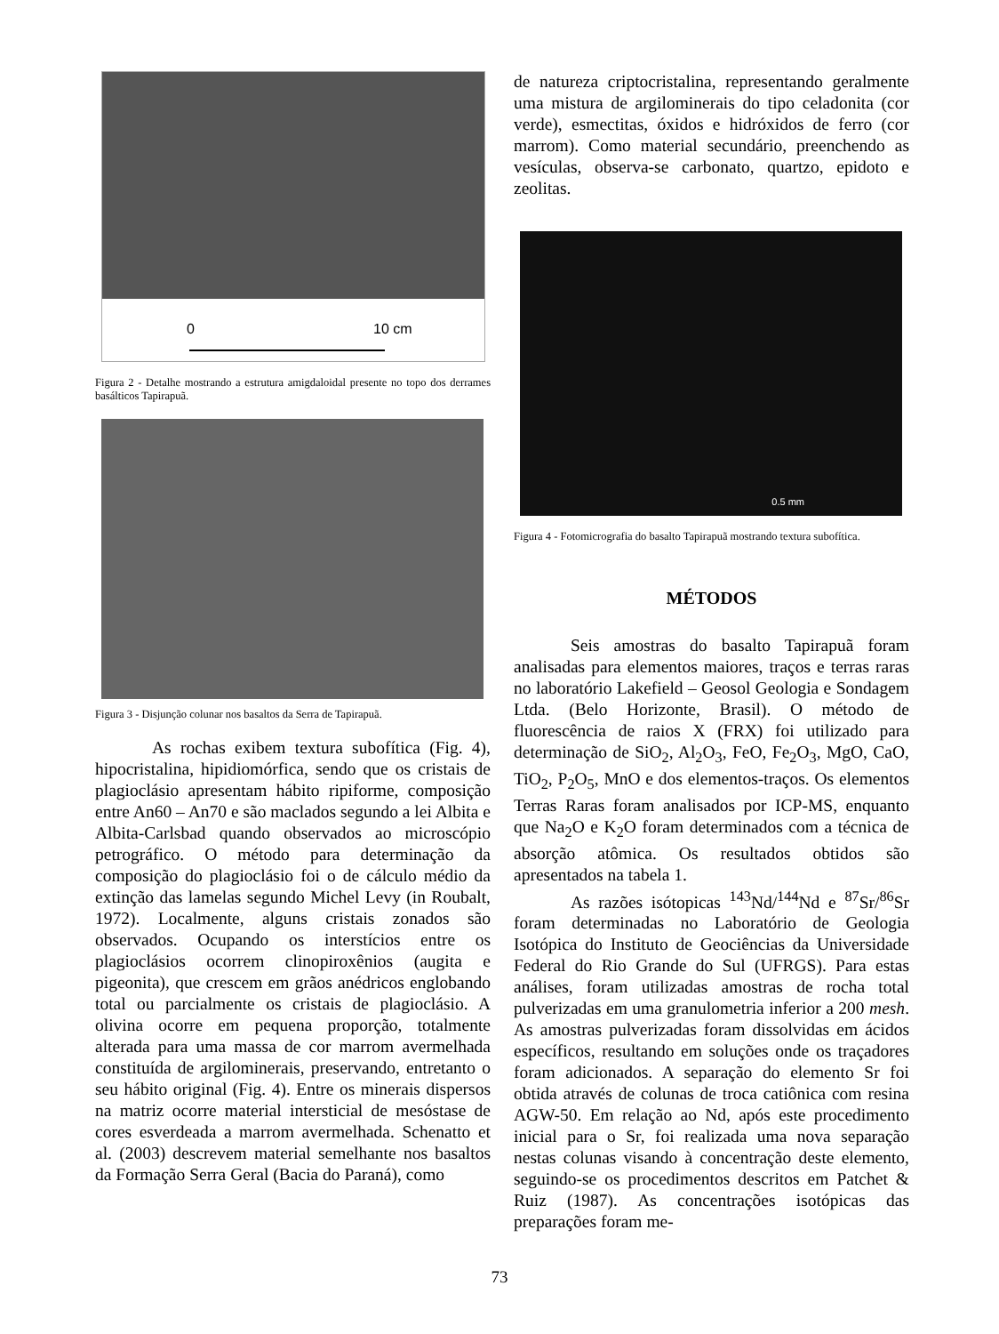0 10 cm
Figura 2 - Detalhe mostrando a estrutura amigdaloidal presente no topo dos derrames basálticos Tapirapuã.
Figura 3 - Disjunção colunar nos basaltos da Serra de Tapirapuã.
As rochas exibem textura subofítica (Fig. 4), hipocristalina, hipidiomórfica, sendo que os cristais de plagioclásio apresentam hábito ripiforme, composição entre An60 – An70 e são maclados segundo a lei Albita e Albita-Carlsbad quando observados ao microscópio petrográfico. O método para determinação da composição do plagioclásio foi o de cálculo médio da extinção das lamelas segundo Michel Levy (in Roubalt, 1972). Localmente, alguns cristais zonados são observados. Ocupando os interstícios entre os plagioclásios ocorrem clinopiroxênios (augita e pigeonita), que crescem em grãos anédricos englobando total ou parcialmente os cristais de plagioclásio. A olivina ocorre em pequena proporção, totalmente alterada para uma massa de cor marrom avermelhada constituída de argilominerais, preservando, entretanto o seu hábito original (Fig. 4). Entre os minerais dispersos na matriz ocorre material intersticial de mesóstase de cores esverdeada a marrom avermelhada. Schenatto et al. (2003) descrevem material semelhante nos basaltos da Formação Serra Geral (Bacia do Paraná), como
de natureza criptocristalina, representando geralmente uma mistura de argilominerais do tipo celadonita (cor verde), esmectitas, óxidos e hidróxidos de ferro (cor marrom). Como material secundário, preenchendo as vesículas, observa-se carbonato, quartzo, epidoto e zeolitas.
0.5 mm
Figura 4 - Fotomicrografia do basalto Tapirapuã mostrando textura subofítica.
MÉTODOS
Seis amostras do basalto Tapirapuã foram analisadas para elementos maiores, traços e terras raras no laboratório Lakefield – Geosol Geologia e Sondagem Ltda. (Belo Horizonte, Brasil). O método de fluorescência de raios X (FRX) foi utilizado para determinação de SiO<sub>2</sub>, Al<sub>2</sub>O<sub>3</sub>, FeO, Fe<sub>2</sub>O<sub>3</sub>, MgO, CaO, TiO<sub>2</sub>, P<sub>2</sub>O<sub>5</sub>, MnO e dos elementos-traços. Os elementos Terras Raras foram analisados por ICP-MS, enquanto que Na<sub>2</sub>O e K<sub>2</sub>O foram determinados com a técnica de absorção atômica. Os resultados obtidos são apresentados na tabela 1.
As razões isótopicas <sup>143</sup>Nd/<sup>144</sup>Nd e <sup>87</sup>Sr/<sup>86</sup>Sr foram determinadas no Laboratório de Geologia Isotópica do Instituto de Geociências da Universidade Federal do Rio Grande do Sul (UFRGS). Para estas análises, foram utilizadas amostras de rocha total pulverizadas em uma granulometria inferior a 200 mesh. As amostras pulverizadas foram dissolvidas em ácidos específicos, resultando em soluções onde os traçadores foram adicionados. A separação do elemento Sr foi obtida através de colunas de troca catiônica com resina AGW-50. Em relação ao Nd, após este procedimento inicial para o Sr, foi realizada uma nova separação nestas colunas visando à concentração deste elemento, seguindo-se os procedimentos descritos em Patchet & Ruiz (1987). As concentrações isotópicas das preparações foram me-
73